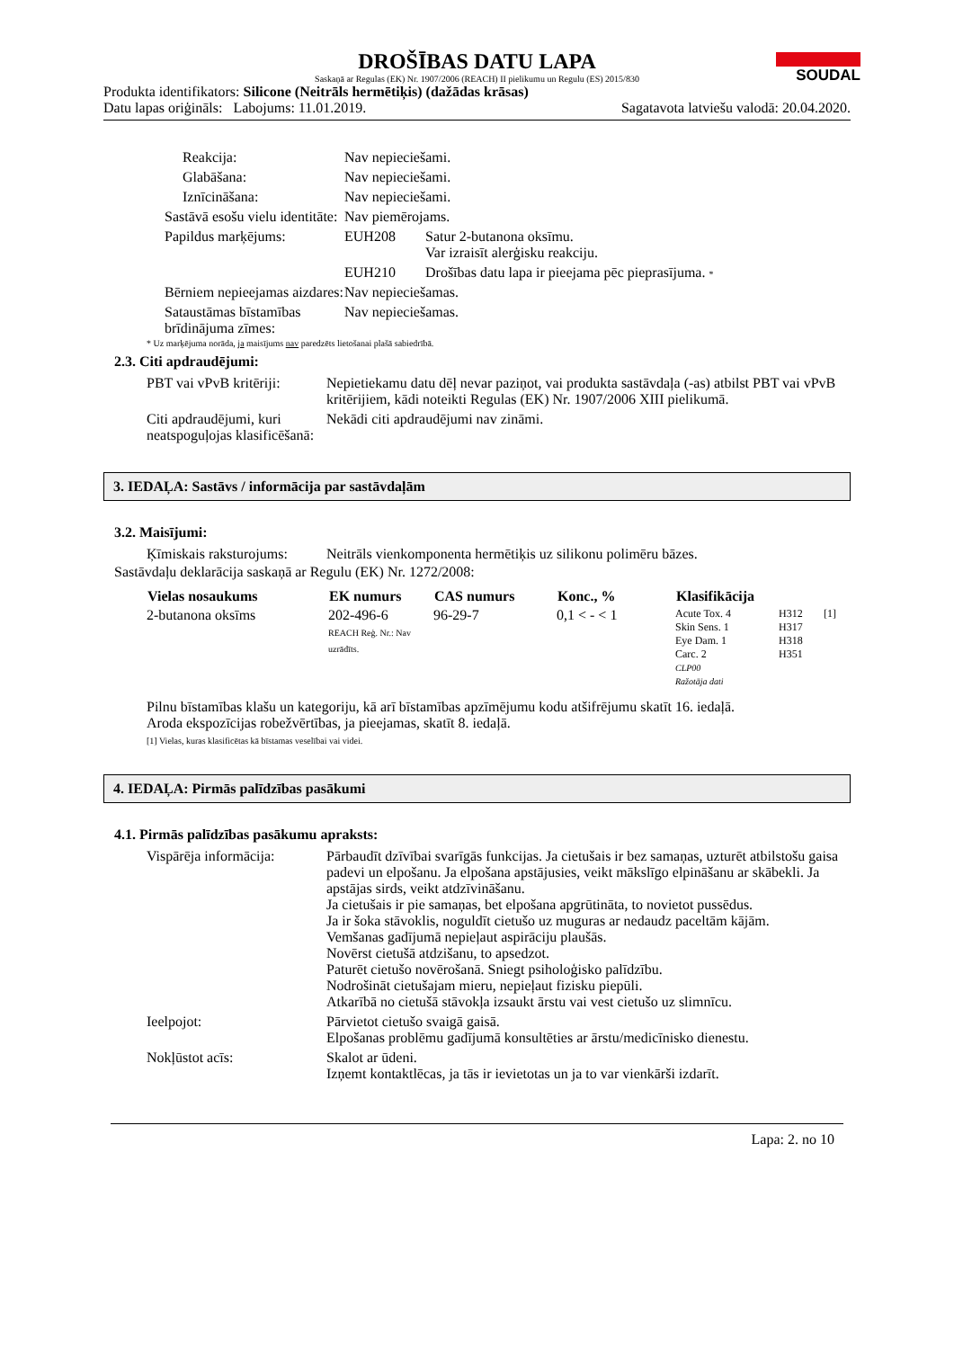SOUDAL
DROŠĪBAS DATU LAPA
Saskaņā ar Regulas (EK) Nr. 1907/2006 (REACH) II pielikumu un Regulu (ES) 2015/830
Produkta identifikators: Silicone (Neitrāls hermētiķis) (dažādas krāsas)
Datu lapas oriģināls: Labojums: 11.01.2019. Sagatavota latviešu valodā: 20.04.2020.
| Reakcija: | Nav nepieciešami. | |
| Glabāšana: | Nav nepieciešami. | |
| Iznīcināšana: | Nav nepieciešami. | |
| Sastāvā esošu vielu identitāte: | Nav piemērojams. | |
| Papildus marķējums: | EUH208 | Satur 2-butanona oksīmu. Var izraisīt alerģisku reakciju. |
| | EUH210 | Drošības datu lapa ir pieejama pēc pieprasījuma. * |
| Bērniem nepieejamas aizdares: | Nav nepieciešamas. | |
| Sataustāmas bīstamības brīdinājuma zīmes: | Nav nepieciešamas. | |
* Uz marķējuma norāda, ja maisījums nav paredzēts lietošanai plašā sabiedrībā.
2.3. Citi apdraudējumi:
| PBT vai vPvB kritēriji: | Nepietiekamu datu dēļ nevar paziņot, vai produkta sastāvdaļa (-as) atbilst PBT vai vPvB kritērijiem, kādi noteikti Regulas (EK) Nr. 1907/2006 XIII pielikumā. |
| Citi apdraudējumi, kuri neatspoguļojas klasificēšanā: | Nekādi citi apdraudējumi nav zināmi. |
3. IEDAĻA: Sastāvs / informācija par sastāvdaļām
3.2. Maisījumi:
| Ķīmiskais raksturojums: | Neitrāls vienkomponenta hermētiķis uz silikonu polimēru bāzes. |
Sastāvdaļu deklarācija saskaņā ar Regulu (EK) Nr. 1272/2008:
| Vielas nosaukums | EK numurs | CAS numurs | Konc., % | Klasifikācija | | |
| --- | --- | --- | --- | --- | --- | --- |
| 2-butanona oksīms | 202-496-6 REACH Reģ. Nr.: Nav uzrādīts. | 96-29-7 | 0,1 < - < 1 | Acute Tox. 4 Skin Sens. 1 Eye Dam. 1 Carc. 2 CLP00 Ražotāja dati | H312 H317 H318 H351 | [1] |
Pilnu bīstamības klašu un kategoriju, kā arī bīstamības apzīmējumu kodu atšifrējumu skatīt 16. iedaļā.
Aroda ekspozīcijas robežvērtības, ja pieejamas, skatīt 8. iedaļā.
[1] Vielas, kuras klasificētas kā bīstamas veselībai vai videi.
4. IEDAĻA: Pirmās palīdzības pasākumi
4.1. Pirmās palīdzības pasākumu apraksts:
| Vispārēja informācija: | Pārbaudīt dzīvībai svarīgās funkcijas. Ja cietušais ir bez samaņas, uzturēt atbilstošu gaisa padevi un elpošanu. Ja elpošana apstājusies, veikt mākslīgo elpināšanu ar skābekli. Ja apstājas sirds, veikt atdzīvināšanu. Ja cietušais ir pie samaņas, bet elpošana apgrūtināta, to novietot pussēdus. Ja ir šoka stāvoklis, noguldīt cietušo uz muguras ar nedaudz paceltām kājām. Vemšanas gadījumā nepieļaut aspirāciju plaušās. Novērst cietušā atdzišanu, to apsedzot. Paturēt cietušo novērošanā. Sniegt psiholoģisko palīdzību. Nodrošināt cietušajam mieru, nepieļaut fizisku piepūli. Atkarībā no cietušā stāvokļa izsaukt ārstu vai vest cietušo uz slimnīcu. |
| Ieelpojot: | Pārvietot cietušo svaigā gaisā. Elpošanas problēmu gadījumā konsultēties ar ārstu/medicīnisko dienestu. |
| Nokļūstot acīs: | Skalot ar ūdeni. Izņemt kontaktlēcas, ja tās ir ievietotas un ja to var vienkārši izdarīt. |
Lapa: 2. no 10